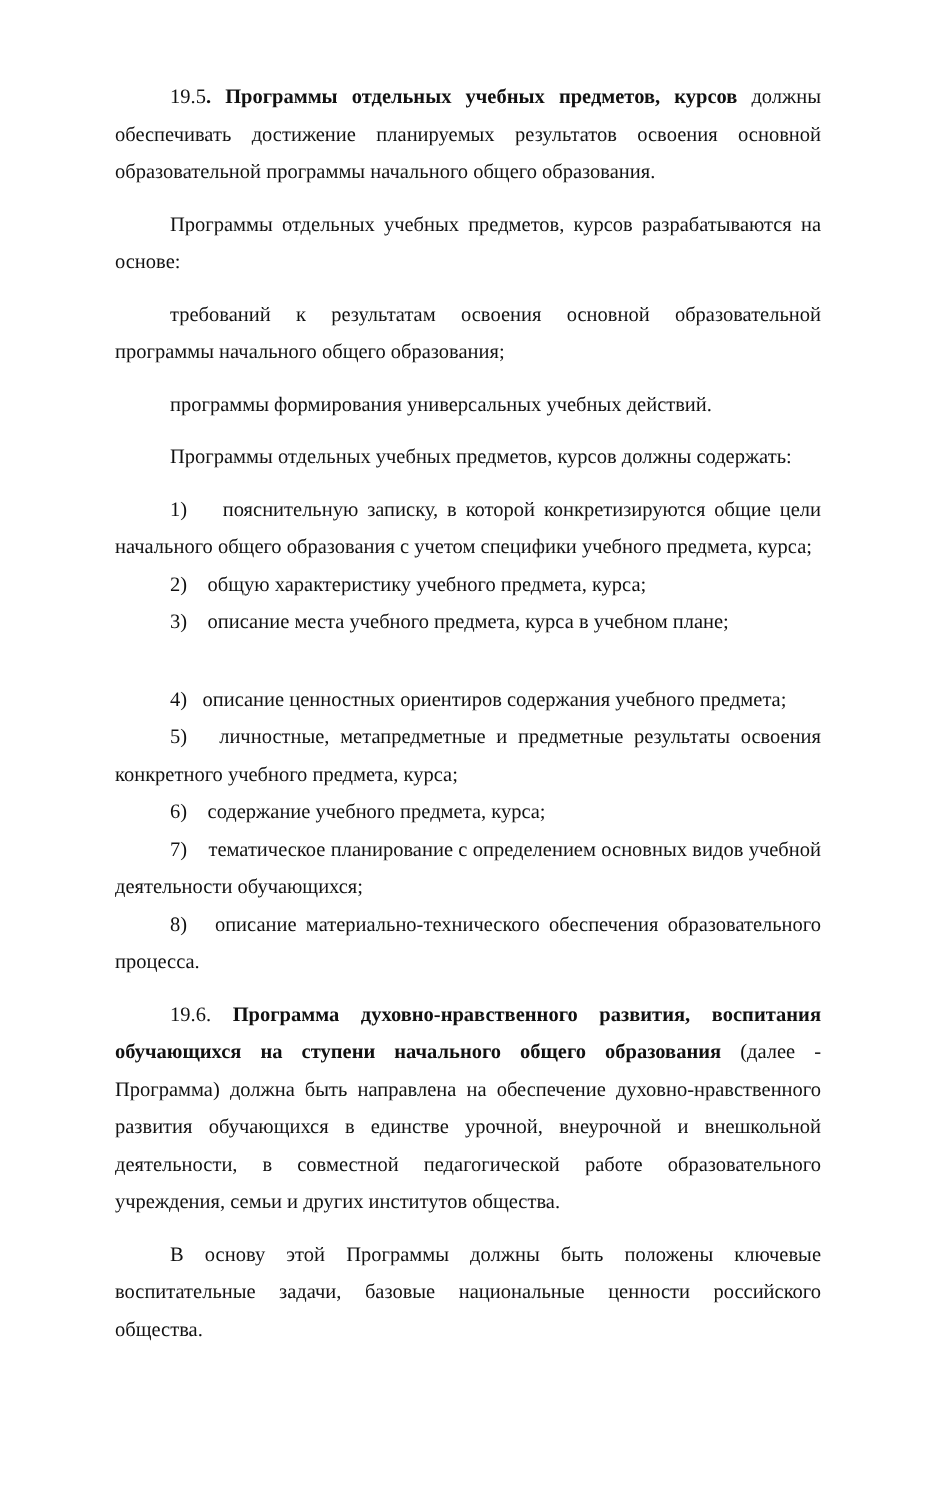19.5. Программы отдельных учебных предметов, курсов должны обеспечивать достижение планируемых результатов освоения основной образовательной программы начального общего образования.
Программы отдельных учебных предметов, курсов разрабатываются на основе:
требований к результатам освоения основной образовательной программы начального общего образования;
программы формирования универсальных учебных действий.
Программы отдельных учебных предметов, курсов должны содержать:
1) пояснительную записку, в которой конкретизируются общие цели начального общего образования с учетом специфики учебного предмета, курса;
2) общую характеристику учебного предмета, курса;
3) описание места учебного предмета, курса в учебном плане;
4) описание ценностных ориентиров содержания учебного предмета;
5) личностные, метапредметные и предметные результаты освоения конкретного учебного предмета, курса;
6) содержание учебного предмета, курса;
7) тематическое планирование с определением основных видов учебной деятельности обучающихся;
8) описание материально-технического обеспечения образовательного процесса.
19.6. Программа духовно-нравственного развития, воспитания обучающихся на ступени начального общего образования (далее - Программа) должна быть направлена на обеспечение духовно-нравственного развития обучающихся в единстве урочной, внеурочной и внешкольной деятельности, в совместной педагогической работе образовательного учреждения, семьи и других институтов общества.
В основу этой Программы должны быть положены ключевые воспитательные задачи, базовые национальные ценности российского общества.